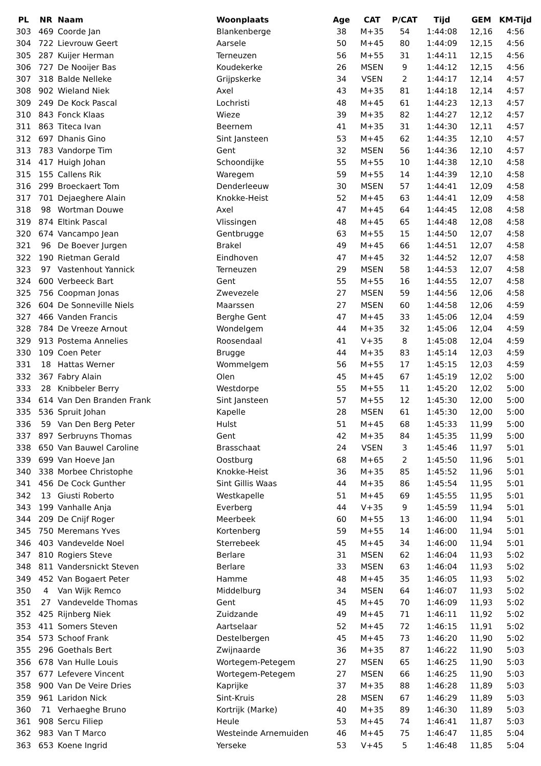| PL | NR | Naam | Woonplaats | Age | CAT | P/CAT | Tijd | GEM | KM-Tijd |
| --- | --- | --- | --- | --- | --- | --- | --- | --- | --- |
| 303 | 469 | Coorde Jan | Blankenberge | 38 | M+35 | 54 | 1:44:08 | 12,16 | 4:56 |
| 304 | 722 | Lievrouw Geert | Aarsele | 50 | M+45 | 80 | 1:44:09 | 12,15 | 4:56 |
| 305 | 287 | Kuijer Herman | Terneuzen | 56 | M+55 | 31 | 1:44:11 | 12,15 | 4:56 |
| 306 | 727 | De Nooijer Bas | Koudekerke | 26 | MSEN | 9 | 1:44:12 | 12,15 | 4:56 |
| 307 | 318 | Balde Nelleke | Grijpskerke | 34 | VSEN | 2 | 1:44:17 | 12,14 | 4:57 |
| 308 | 902 | Wieland Niek | Axel | 43 | M+35 | 81 | 1:44:18 | 12,14 | 4:57 |
| 309 | 249 | De Kock Pascal | Lochristi | 48 | M+45 | 61 | 1:44:23 | 12,13 | 4:57 |
| 310 | 843 | Fonck Klaas | Wieze | 39 | M+35 | 82 | 1:44:27 | 12,12 | 4:57 |
| 311 | 863 | Titeca Ivan | Beernem | 41 | M+35 | 31 | 1:44:30 | 12,11 | 4:57 |
| 312 | 697 | Dhanis Gino | Sint Jansteen | 53 | M+45 | 62 | 1:44:35 | 12,10 | 4:57 |
| 313 | 783 | Vandorpe Tim | Gent | 32 | MSEN | 56 | 1:44:36 | 12,10 | 4:57 |
| 314 | 417 | Huigh Johan | Schoondijke | 55 | M+55 | 10 | 1:44:38 | 12,10 | 4:58 |
| 315 | 155 | Callens Rik | Waregem | 59 | M+55 | 14 | 1:44:39 | 12,10 | 4:58 |
| 316 | 299 | Broeckaert Tom | Denderleeuw | 30 | MSEN | 57 | 1:44:41 | 12,09 | 4:58 |
| 317 | 701 | Dejaeghere Alain | Knokke-Heist | 52 | M+45 | 63 | 1:44:41 | 12,09 | 4:58 |
| 318 | 98 | Wortman Douwe | Axel | 47 | M+45 | 64 | 1:44:45 | 12,08 | 4:58 |
| 319 | 874 | Eltink Pascal | Vlissingen | 48 | M+45 | 65 | 1:44:48 | 12,08 | 4:58 |
| 320 | 674 | Vancampo Jean | Gentbrugge | 63 | M+55 | 15 | 1:44:50 | 12,07 | 4:58 |
| 321 | 96 | De Boever Jurgen | Brakel | 49 | M+45 | 66 | 1:44:51 | 12,07 | 4:58 |
| 322 | 190 | Rietman Gerald | Eindhoven | 47 | M+45 | 32 | 1:44:52 | 12,07 | 4:58 |
| 323 | 97 | Vastenhout Yannick | Terneuzen | 29 | MSEN | 58 | 1:44:53 | 12,07 | 4:58 |
| 324 | 600 | Verbeeck Bart | Gent | 55 | M+55 | 16 | 1:44:55 | 12,07 | 4:58 |
| 325 | 756 | Coopman Jonas | Zwevezele | 27 | MSEN | 59 | 1:44:56 | 12,06 | 4:58 |
| 326 | 604 | De Sonneville Niels | Maarssen | 27 | MSEN | 60 | 1:44:58 | 12,06 | 4:59 |
| 327 | 466 | Vanden Francis | Berghe Gent | 47 | M+45 | 33 | 1:45:06 | 12,04 | 4:59 |
| 328 | 784 | De Vreeze Arnout | Wondelgem | 44 | M+35 | 32 | 1:45:06 | 12,04 | 4:59 |
| 329 | 913 | Postema Annelies | Roosendaal | 41 | V+35 | 8 | 1:45:08 | 12,04 | 4:59 |
| 330 | 109 | Coen Peter | Brugge | 44 | M+35 | 83 | 1:45:14 | 12,03 | 4:59 |
| 331 | 18 | Hattas Werner | Wommelgem | 56 | M+55 | 17 | 1:45:15 | 12,03 | 4:59 |
| 332 | 367 | Fabry Alain | Olen | 45 | M+45 | 67 | 1:45:19 | 12,02 | 5:00 |
| 333 | 28 | Knibbeler Berry | Westdorpe | 55 | M+55 | 11 | 1:45:20 | 12,02 | 5:00 |
| 334 | 614 | Van Den Branden Frank | Sint Jansteen | 57 | M+55 | 12 | 1:45:30 | 12,00 | 5:00 |
| 335 | 536 | Spruit Johan | Kapelle | 28 | MSEN | 61 | 1:45:30 | 12,00 | 5:00 |
| 336 | 59 | Van Den Berg Peter | Hulst | 51 | M+45 | 68 | 1:45:33 | 11,99 | 5:00 |
| 337 | 897 | Serbruyns Thomas | Gent | 42 | M+35 | 84 | 1:45:35 | 11,99 | 5:00 |
| 338 | 650 | Van Bauwel Caroline | Brasschaat | 24 | VSEN | 3 | 1:45:46 | 11,97 | 5:01 |
| 339 | 699 | Van Hoeve Jan | Oostburg | 68 | M+65 | 2 | 1:45:50 | 11,96 | 5:01 |
| 340 | 338 | Morbee Christophe | Knokke-Heist | 36 | M+35 | 85 | 1:45:52 | 11,96 | 5:01 |
| 341 | 456 | De Cock Gunther | Sint Gillis Waas | 44 | M+35 | 86 | 1:45:54 | 11,95 | 5:01 |
| 342 | 13 | Giusti Roberto | Westkapelle | 51 | M+45 | 69 | 1:45:55 | 11,95 | 5:01 |
| 343 | 199 | Vanhalle Anja | Everberg | 44 | V+35 | 9 | 1:45:59 | 11,94 | 5:01 |
| 344 | 209 | De Cnijf Roger | Meerbeek | 60 | M+55 | 13 | 1:46:00 | 11,94 | 5:01 |
| 345 | 750 | Meremans Yves | Kortenberg | 59 | M+55 | 14 | 1:46:00 | 11,94 | 5:01 |
| 346 | 403 | Vandevelde Noel | Sterrebeek | 45 | M+45 | 34 | 1:46:00 | 11,94 | 5:01 |
| 347 | 810 | Rogiers Steve | Berlare | 31 | MSEN | 62 | 1:46:04 | 11,93 | 5:02 |
| 348 | 811 | Vandersnickt Steven | Berlare | 33 | MSEN | 63 | 1:46:04 | 11,93 | 5:02 |
| 349 | 452 | Van Bogaert Peter | Hamme | 48 | M+45 | 35 | 1:46:05 | 11,93 | 5:02 |
| 350 | 4 | Van Wijk Remco | Middelburg | 34 | MSEN | 64 | 1:46:07 | 11,93 | 5:02 |
| 351 | 27 | Vandevelde Thomas | Gent | 45 | M+45 | 70 | 1:46:09 | 11,93 | 5:02 |
| 352 | 425 | Rijnberg Niek | Zuidzande | 49 | M+45 | 71 | 1:46:11 | 11,92 | 5:02 |
| 353 | 411 | Somers Steven | Aartselaar | 52 | M+45 | 72 | 1:46:15 | 11,91 | 5:02 |
| 354 | 573 | Schoof Frank | Destelbergen | 45 | M+45 | 73 | 1:46:20 | 11,90 | 5:02 |
| 355 | 296 | Goethals Bert | Zwijnaarde | 36 | M+35 | 87 | 1:46:22 | 11,90 | 5:03 |
| 356 | 678 | Van Hulle Louis | Wortegem-Petegem | 27 | MSEN | 65 | 1:46:25 | 11,90 | 5:03 |
| 357 | 677 | Lefevere Vincent | Wortegem-Petegem | 27 | MSEN | 66 | 1:46:25 | 11,90 | 5:03 |
| 358 | 900 | Van De Veire Dries | Kaprijke | 37 | M+35 | 88 | 1:46:28 | 11,89 | 5:03 |
| 359 | 961 | Laridon Nick | Sint-Kruis | 28 | MSEN | 67 | 1:46:29 | 11,89 | 5:03 |
| 360 | 71 | Verhaeghe Bruno | Kortrijk (Marke) | 40 | M+35 | 89 | 1:46:30 | 11,89 | 5:03 |
| 361 | 908 | Sercu Filiep | Heule | 53 | M+45 | 74 | 1:46:41 | 11,87 | 5:03 |
| 362 | 983 | Van T Marco | Westeinde Arnemuiden | 46 | M+45 | 75 | 1:46:47 | 11,85 | 5:04 |
| 363 | 653 | Koene Ingrid | Yerseke | 53 | V+45 | 5 | 1:46:48 | 11,85 | 5:04 |